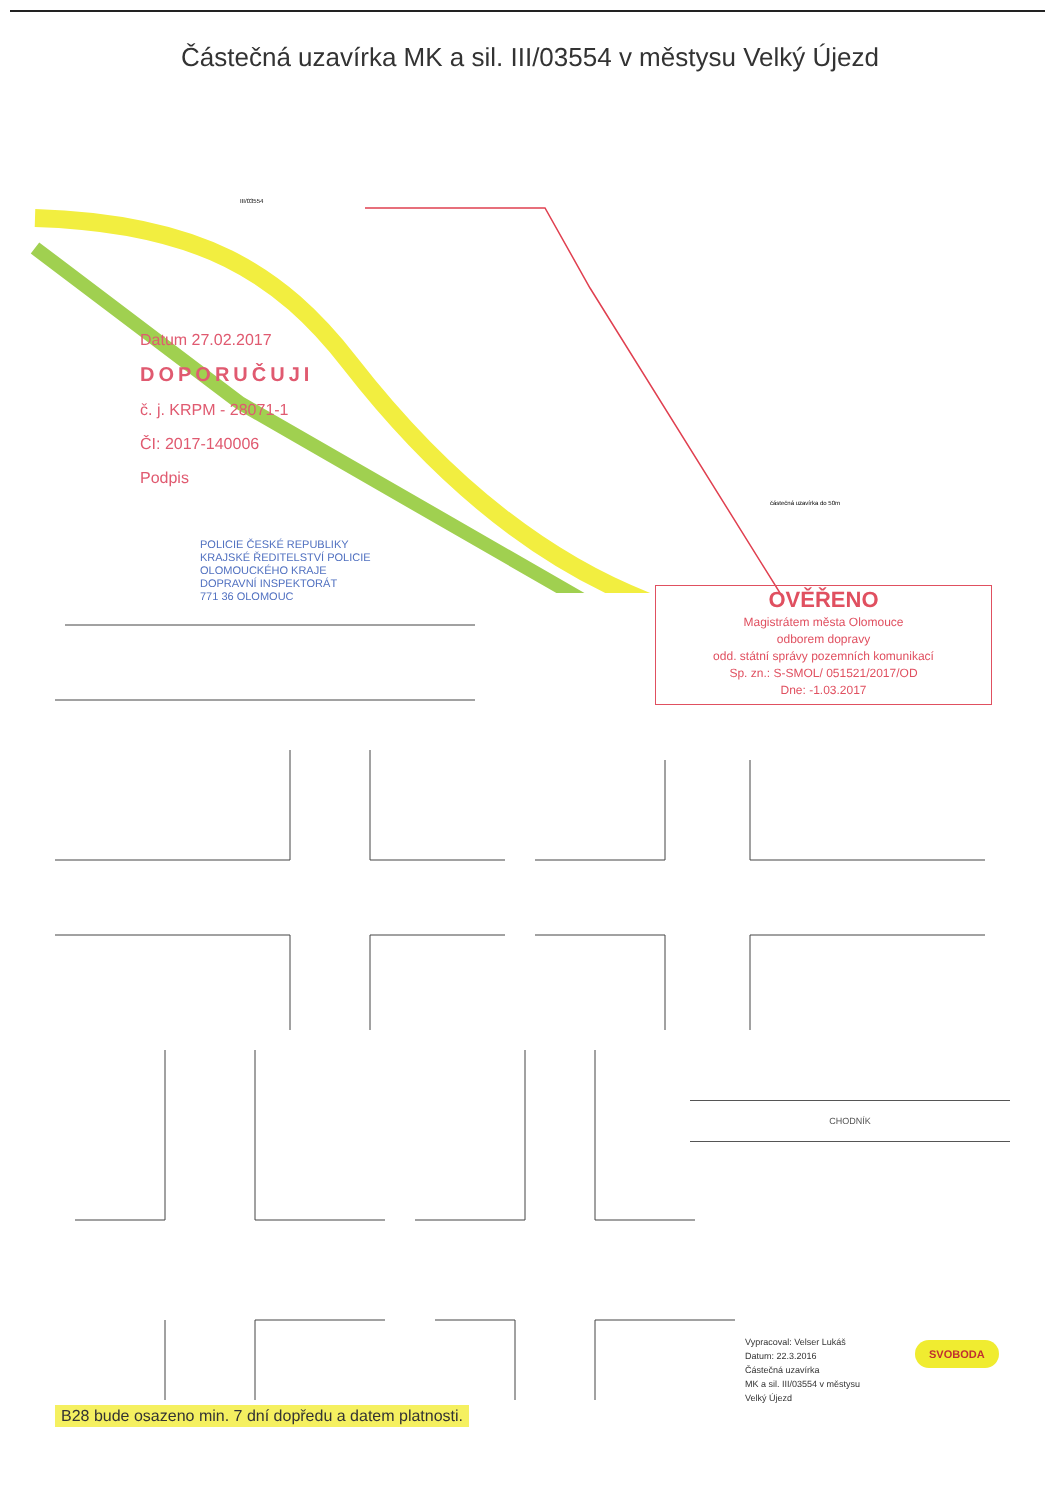Částečná uzavírka MK a sil. III/03554 v městysu Velký Újezd
III/03554
Datum 27.02.2017
DOPORUČUJI
č. j. KRPM - 28071-1
ČI: 2017-140006
Podpis
POLICIE ČESKÉ REPUBLIKY
KRAJSKÉ ŘEDITELSTVÍ POLICIE
OLOMOUCKÉHO KRAJE
DOPRAVNÍ INSPEKTORÁT
771 36 OLOMOUC
částečná uzavírka do 50m
OVĚŘENO
Magistrátem města Olomouce
odborem dopravy
odd. státní správy pozemních komunikací
Sp. zn.: S-SMOL/ 051521/2017/OD
Dne: -1.03.2017
CHODNÍK
Vypracoval: Velser Lukáš
Datum: 22.3.2016
Částečná uzavírka
MK a sil. III/03554 v městysu
Velký Újezd
SVOBODA
B28 bude osazeno min. 7 dní dopředu a datem platnosti.